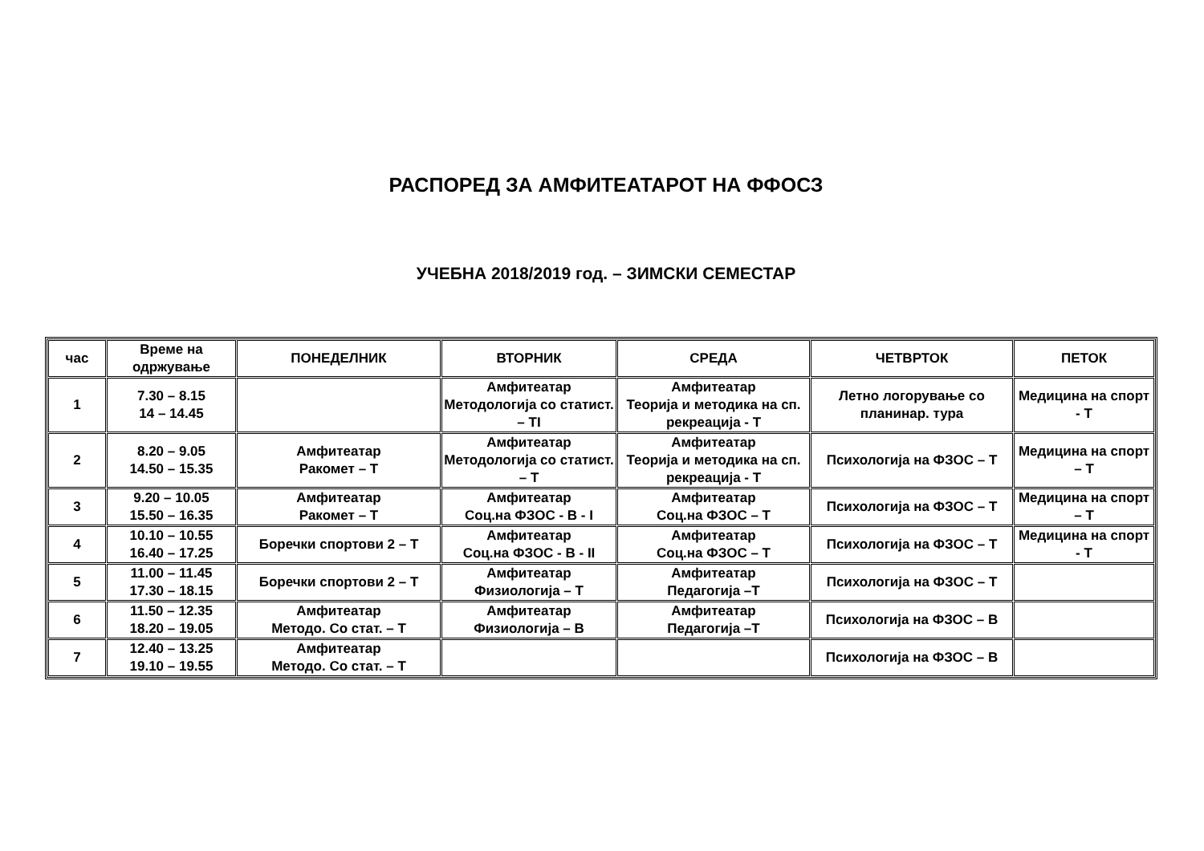РАСПОРЕД ЗА АМФИТЕАТАРОТ НА ФФОСЗ
УЧЕБНА 2018/2019 год. – ЗИМСКИ СЕМЕСТАР
| час | Време на одржување | ПОНЕДЕЛНИК | ВТОРНИК | СРЕДА | ЧЕТВРТОК | ПЕТОК |
| --- | --- | --- | --- | --- | --- | --- |
| 1 | 7.30 – 8.15 14 – 14.45 | | Амфитеатар Методологија со статист. – ТI | Амфитеатар Теорија и методика на сп. рекреација - Т | Летно логорување со планинар. тура | Медицина на спорт - Т |
| 2 | 8.20 – 9.05 14.50 – 15.35 | Амфитеатар Ракомет – Т | Амфитеатар Методологија со статист. – Т | Амфитеатар Теорија и методика на сп. рекреација - Т | Психологија на ФЗОС – Т | Медицина на спорт – Т |
| 3 | 9.20 – 10.05 15.50 – 16.35 | Амфитеатар Ракомет – Т | Амфитеатар Соц.на ФЗОС - В - I | Амфитеатар Соц.на ФЗОС – Т | Психологија на ФЗОС – Т | Медицина на спорт – Т |
| 4 | 10.10 – 10.55 16.40 – 17.25 | Боречки спортови 2 – Т | Амфитеатар Соц.на ФЗОС - В - II | Амфитеатар Соц.на ФЗОС – Т | Психологија на ФЗОС – Т | Медицина на спорт - Т |
| 5 | 11.00 – 11.45 17.30 – 18.15 | Боречки спортови 2 – Т | Амфитеатар Физиологија – Т | Амфитеатар Педагогија –Т | Психологија на ФЗОС – Т | |
| 6 | 11.50 – 12.35 18.20 – 19.05 | Амфитеатар Методо. Со стат. – Т | Амфитеатар Физиологија – В | Амфитеатар Педагогија –Т | Психологија на ФЗОС – В | |
| 7 | 12.40 – 13.25 19.10 – 19.55 | Амфитеатар Методо. Со стат. – Т | | | Психологија на ФЗОС – В | |